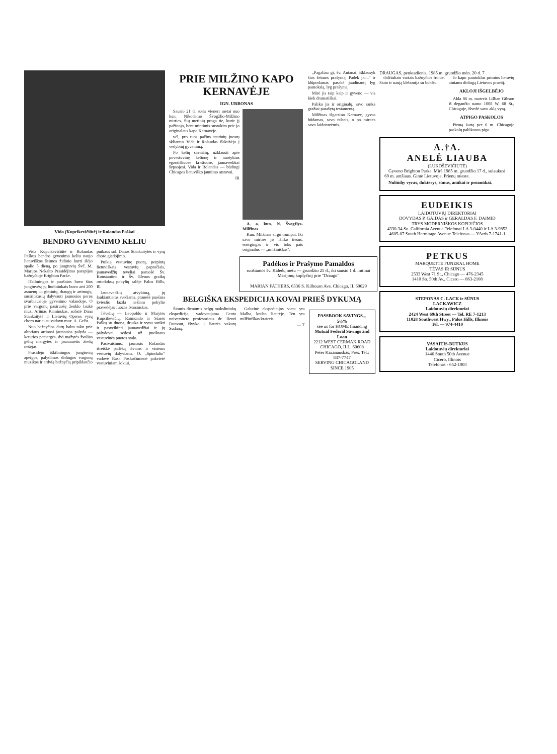Vida (Kupcikevičiūtė) ir Rolandas Paškai
BENDRO GYVENIMO KELIU
Vida Kupcikevičiūtė ir Rolandas Paškus bendro gyvenimo keliu naujo lietuviškos šeimos židinio kurti išėjo spalio 5 dieną, po jungtuvių Švč. M. Marijos Nekalto Prasidėjimo parapijos bažnyčioje Brighton Parke.
Iškilmingos ir puošnios buvo šios jungtuvės; jų liudininkais buvo arti 200 asmenų — giminių, draugų ir artimųjų, susirinkusių dalyvauti jaunosios poros svarbiausioje gyvenimo valandoje. O prie vargonų pasiruošę ženklo laukė muz. Arūnas Kaminskas, solistė Dana Stankaitytė ir Lietuvių Operos vyrų choro nariai su vadovu muz. A. Geču.
Nuo bažnyčios durų baltu taku prie altoriaus artinosi jaunosios palyda — keturios pamergės, dvi mažytės žvalios gėlių mergytės ir jaunametis žiedų nešėjas.
Prasidėjo iškilmingos jungtuvių apeigos, palydimos didingos vargonų muzikos ir erdvią bažnyčią pripildančio puikaus sol. Danos Stankaitytės ir vyrų choro giedojimo.
Puikią vestuvinę puotą, perpintą lietuviškais vestuvių papročiais, jaunavedžių tėveliai paruošė Šv. Konstantino ir Šv. Elenos graikų ortodoksų pokylių salėje Palos Hills, Ill.
Jaunavedžių atvykimą, jų laukiantiems svečiams, pranešė puošnia kvieslio lazda nešinas pokylio pravedėjas Juozas Ivanauskas.
Tėvelių — Leopoldo ir Marytės Kupcikevičių, Raimundo ir Stasės Paškų su duona, druska ir vynu sutikti ir pasveikinti jaunavedžiai ir jų palydovai sėdosi už puošnaus vestuvinės puotos stalo.
Pasivaišinus, jaunasis Rolandas išreiškė padėką tėvams ir visiems vestuvių dalyviams. O. „Spindulio" vadovė Rasa Poskočimienė pakvietė vestuviniam šokiui.
PRIE MILŽINO KAPO KERNAVĖJE
IGN. URBONAS
Sausio 21 d. sueis vieneri metai nuo kun. Nikodemo Švogžlio-Milžino mirties. Šių metinių proga tie, kurie jį pažinojo, bent mintimis sustokim prie jo originalaus kapo Kernavėje.
vėl, pro tuos pačius tautinių juostų skliautus Vida ir Rolandas išskubėjo į vedybinį gyvenimą.
Po kelių savaičių, užklausti apie povestuvinę kelionę ir nuotykius egzotiškuose kraštuose, jaunavedžiai šypsojosi. Vida ir Rolandas — būdingi Chicagos lietuviško jaunimo atstovai.
IR
A. a. kun. N. Švogžlys-Milžinas
Kun. Milžinas sirgo trumpai. Iki savo mirties jis išliko tiesus, energingas ir vis toks pats originalus — „milžiniškas".
„Pagaliau gi, šv. Antanai, išklausyk šios šeimos prašymą. Padėk jai..." ir klūpodamas pasakė jaudinantį lyg pamokslą, lyg prašymą.
Mirė jis taip kaip ir gyveno — vis kiek dramatiškai.
Paliko jis ir originalų, savo ranka gražiai parašytą testamentą.
Milžinas išgarsino Kernavę, gyvas būdamas, savo raštais, o po mirties savo laidotuvėmis.
Padėkos ir Prašymo Pamaldos
ruošiamos šv. Kalėdų metu — gruodžio 25 d., iki sausio 1 d. imtinai Marijonų koplyčioj prie "Draugo"
MARIAN FATHERS, 6336 S. Kilbourn Ave. Chicago, IL 60629
BELGIŠKA EKSPEDICIJA KOVAI PRIEŠ DYKUMĄ
Šiomis dienomis belgų mokslininkų ekspedicija, vadovaujama Gento universiteto profesoriaus dr. Henri Dumont, išvyko į šiaurės vakarų Sudaną.
Galutinė ekspedicijos vieta yra Malha, krašto šiaurėje. Ten yra milžiniškas krateris.
— T
PASSBOOK SAVINGS... 5½%
see us for HOME financing
Mutual Federal Savings and Loan
2212 WEST CERMAK ROAD CHICAGO, ILL. 60608
Peter Kazanauskas, Pres. Tel.: 847-7747
SERVING CHICAGOLAND SINCE 1905
DRAUGAS, penktadienis, 1985 m. gruodžio mėn. 20 d. 7
didžiuliais vartais bažnyčios fronte. Stato ir naują klebonija su bokštu.
Jo kapo paminklas primins lietuvių ainiams didingą Lietuvos praeitį.
AKLOJI IŠGELBĖJO
Akla 86 m. moteris Lillian Gibson iš degančio namo 1008 W. 68 St., Chicagoje, išvedė savo aklą vyrą.
ATPIGO PASKOLOS
Pirmą kartą per 6 m. Chicagoje paskolų palūkanos pigo.
A.†A.
ANELĖ LIAUBA
(LUKOŠEVIČIŪTĖ)
Gyveno Brighton Parke. Mirė 1985 m. gruodžio 17 d., sulaukusi 69 m. amžiaus. Gimė Lietuvoje, Prienų mieste.
Nuliūdę: vyras, dukterys, sūnus, anūkai ir proanūkai.
EUDEIKIS
LAIDOTUVIŲ DIREKTORIAI
DOVYDAS P. GAIDAS ir GERALDAS F. DAIMID
TRYS MODERNIŠKOS KOPLYČIOS
4330-34 So. California Avenue Telefonai LA 3-0440 ir LA 3-9852
4605-07 South Hermitage Avenue Telefonas — YArds 7-1741-1
PETKUS
MARQUETTE FUNERAL HOME
TĖVAS IR SŪNUS
2533 West 71 St., Chicago — 476-2345
1410 So. 50th Av., Cicero — 863-2108
STEPONAS C. LACK ir SŪNUS
LACKAWICZ
Laidotuvių direktoriai
2424 West 69th Street — Tel. RE 7-1213
11028 Southwest Hwy., Palos Hills, Illinois
Tel. — 974-4410
VASAITIS-BUTKUS
Laidotuvių direktoriai
1446 South 50th Avenue
Cicero, Illinois
Telefonas - 652-1003